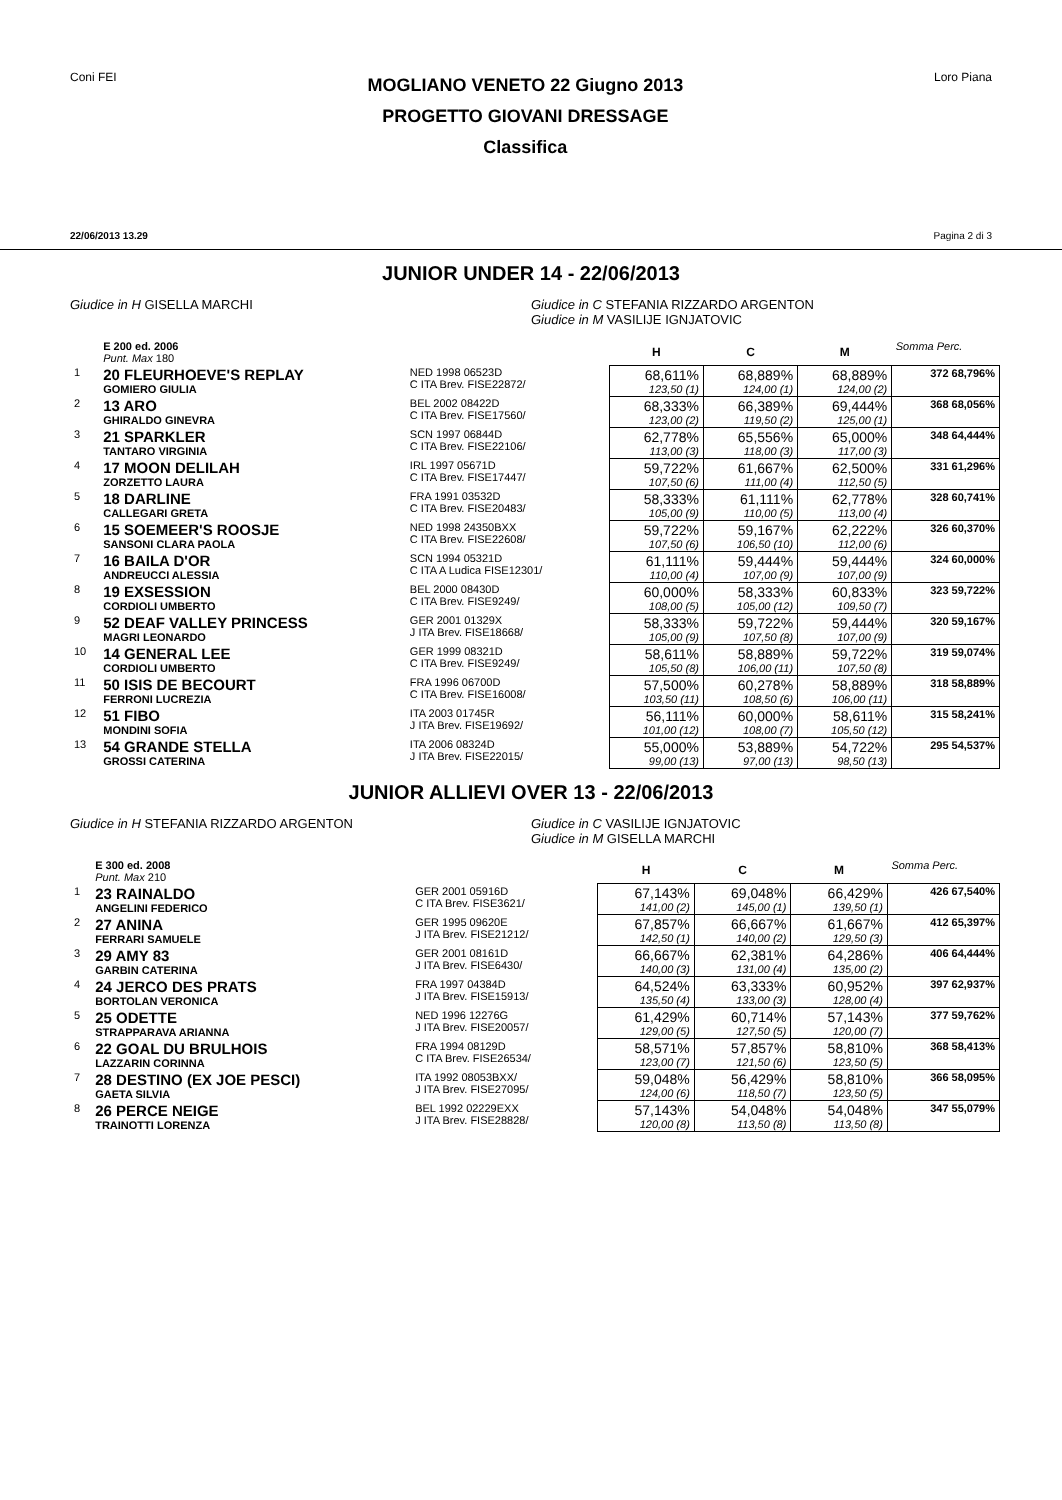Coni FEI
MOGLIANO VENETO 22 Giugno 2013
PROGETTO GIOVANI DRESSAGE
Classifica
Loro Piana
22/06/2013 13.29 Pagina 2 di 3
JUNIOR UNDER 14 - 22/06/2013
Giudice in H GISELLA MARCHI Giudice in C STEFANIA RIZZARDO ARGENTON
Giudice in M VASILIJE IGNJATOVIC
| | E 200 ed. 2006 Punt. Max 180 | | H | C | M | Somma Perc. |
| 1 | 20 FLEURHOEVE'S REPLAY GOMIERO GIULIA | NED 1998 06523D C ITA Brev. FISE22872/ | 68,611% 123,50 (1) | 68,889% 124,00 (1) | 68,889% 124,00 (2) | 372 68,796% |
| 2 | 13 ARO GHIRALDO GINEVRA | BEL 2002 08422D C ITA Brev. FISE17560/ | 68,333% 123,00 (2) | 66,389% 119,50 (2) | 69,444% 125,00 (1) | 368 68,056% |
| 3 | 21 SPARKLER TANTARO VIRGINIA | SCN 1997 06844D C ITA Brev. FISE22106/ | 62,778% 113,00 (3) | 65,556% 118,00 (3) | 65,000% 117,00 (3) | 348 64,444% |
| 4 | 17 MOON DELILAH ZORZETTO LAURA | IRL 1997 05671D C ITA Brev. FISE17447/ | 59,722% 107,50 (6) | 61,667% 111,00 (4) | 62,500% 112,50 (5) | 331 61,296% |
| 5 | 18 DARLINE CALLEGARI GRETA | FRA 1991 03532D C ITA Brev. FISE20483/ | 58,333% 105,00 (9) | 61,111% 110,00 (5) | 62,778% 113,00 (4) | 328 60,741% |
| 6 | 15 SOEMEER'S ROOSJE SANSONI CLARA PAOLA | NED 1998 24350BXX C ITA Brev. FISE22608/ | 59,722% 107,50 (6) | 59,167% 106,50 (10) | 62,222% 112,00 (6) | 326 60,370% |
| 7 | 16 BAILA D'OR ANDREUCCI ALESSIA | SCN 1994 05321D C ITA A Ludica FISE12301/ | 61,111% 110,00 (4) | 59,444% 107,00 (9) | 59,444% 107,00 (9) | 324 60,000% |
| 8 | 19 EXSESSION CORDIOLI UMBERTO | BEL 2000 08430D C ITA Brev. FISE9249/ | 60,000% 108,00 (5) | 58,333% 105,00 (12) | 60,833% 109,50 (7) | 323 59,722% |
| 9 | 52 DEAF VALLEY PRINCESS MAGRI LEONARDO | GER 2001 01329X J ITA Brev. FISE18668/ | 58,333% 105,00 (9) | 59,722% 107,50 (8) | 59,444% 107,00 (9) | 320 59,167% |
| 10 | 14 GENERAL LEE CORDIOLI UMBERTO | GER 1999 08321D C ITA Brev. FISE9249/ | 58,611% 105,50 (8) | 58,889% 106,00 (11) | 59,722% 107,50 (8) | 319 59,074% |
| 11 | 50 ISIS DE BECOURT FERRONI LUCREZIA | FRA 1996 06700D C ITA Brev. FISE16008/ | 57,500% 103,50 (11) | 60,278% 108,50 (6) | 58,889% 106,00 (11) | 318 58,889% |
| 12 | 51 FIBO MONDINI SOFIA | ITA 2003 01745R J ITA Brev. FISE19692/ | 56,111% 101,00 (12) | 60,000% 108,00 (7) | 58,611% 105,50 (12) | 315 58,241% |
| 13 | 54 GRANDE STELLA GROSSI CATERINA | ITA 2006 08324D J ITA Brev. FISE22015/ | 55,000% 99,00 (13) | 53,889% 97,00 (13) | 54,722% 98,50 (13) | 295 54,537% |
JUNIOR ALLIEVI OVER 13 - 22/06/2013
Giudice in H STEFANIA RIZZARDO ARGENTON
Giudice in C VASILIJE IGNJATOVIC
Giudice in M GISELLA MARCHI
| | E 300 ed. 2008 Punt. Max 210 | | H | C | M | Somma Perc. |
| 1 | 23 RAINALDO ANGELINI FEDERICO | GER 2001 05916D C ITA Brev. FISE3621/ | 67,143% 141,00 (2) | 69,048% 145,00 (1) | 66,429% 139,50 (1) | 426 67,540% |
| 2 | 27 ANINA FERRARI SAMUELE | GER 1995 09620E J ITA Brev. FISE21212/ | 67,857% 142,50 (1) | 66,667% 140,00 (2) | 61,667% 129,50 (3) | 412 65,397% |
| 3 | 29 AMY 83 GARBIN CATERINA | GER 2001 08161D J ITA Brev. FISE6430/ | 66,667% 140,00 (3) | 62,381% 131,00 (4) | 64,286% 135,00 (2) | 406 64,444% |
| 4 | 24 JERCO DES PRATS BORTOLAN VERONICA | FRA 1997 04384D J ITA Brev. FISE15913/ | 64,524% 135,50 (4) | 63,333% 133,00 (3) | 60,952% 128,00 (4) | 397 62,937% |
| 5 | 25 ODETTE STRAPPARAVA ARIANNA | NED 1996 12276G J ITA Brev. FISE20057/ | 61,429% 129,00 (5) | 60,714% 127,50 (5) | 57,143% 120,00 (7) | 377 59,762% |
| 6 | 22 GOAL DU BRULHOIS LAZZARIN CORINNA | FRA 1994 08129D C ITA Brev. FISE26534/ | 58,571% 123,00 (7) | 57,857% 121,50 (6) | 58,810% 123,50 (5) | 368 58,413% |
| 7 | 28 DESTINO (EX JOE PESCI) GAETA SILVIA | ITA 1992 08053BXX/ J ITA Brev. FISE27095/ | 59,048% 124,00 (6) | 56,429% 118,50 (7) | 58,810% 123,50 (5) | 366 58,095% |
| 8 | 26 PERCE NEIGE TRAINOTTI LORENZA | BEL 1992 02229EXX J ITA Brev. FISE28828/ | 57,143% 120,00 (8) | 54,048% 113,50 (8) | 54,048% 113,50 (8) | 347 55,079% |